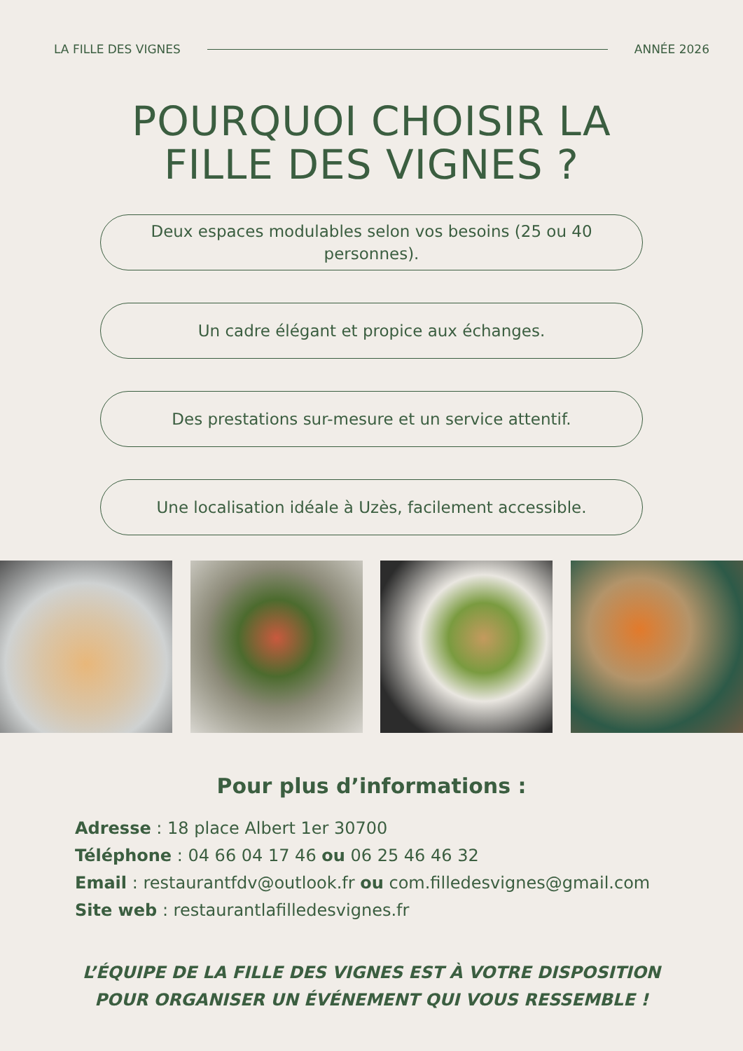LA FILLE DES VIGNES ANNÉE 2026
POURQUOI CHOISIR LA
FILLE DES VIGNES ?
Deux espaces modulables selon vos besoins (25 ou 40 personnes).
Un cadre élégant et propice aux échanges.
Des prestations sur-mesure et un service attentif.
Une localisation idéale à Uzès, facilement accessible.
Pour plus d’informations :
Adresse : 18 place Albert 1er 30700
Téléphone : 04 66 04 17 46 ou 06 25 46 46 32
Email : restaurantfdv@outlook.fr ou com.filledesvignes@gmail.com
Site web : restaurantlafilledesvignes.fr
L’ÉQUIPE DE LA FILLE DES VIGNES EST À VOTRE DISPOSITION
POUR ORGANISER UN ÉVÉNEMENT QUI VOUS RESSEMBLE !